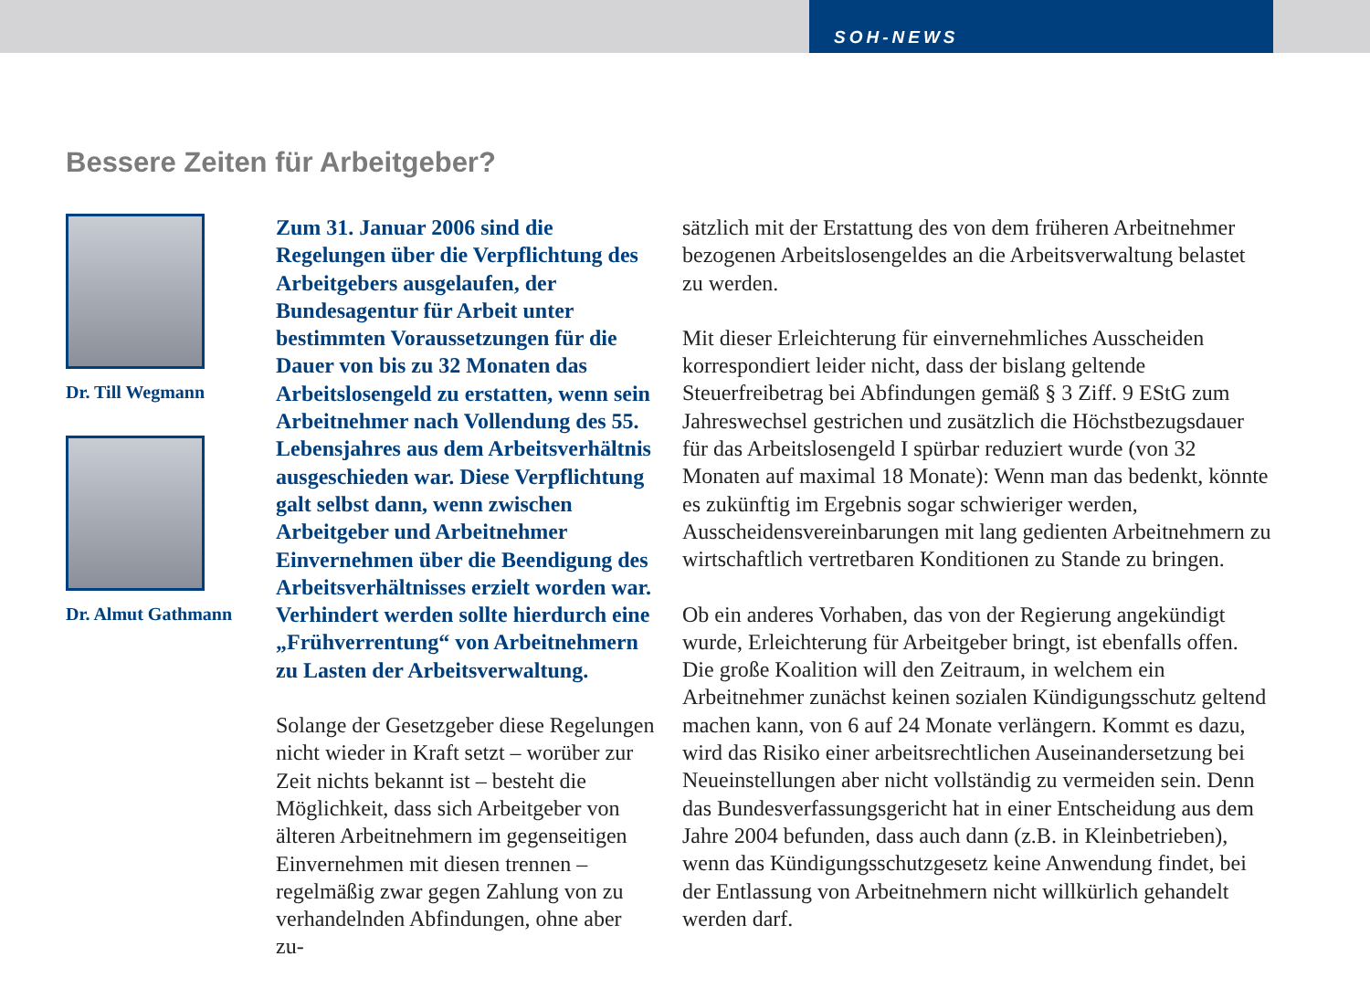SOH-NEWS
Bessere Zeiten für Arbeitgeber?
Dr. Till Wegmann
Dr. Almut Gathmann
Zum 31. Januar 2006 sind die Regelungen über die Verpflichtung des Arbeitgebers ausgelaufen, der Bundesagentur für Arbeit unter bestimmten Voraussetzungen für die Dauer von bis zu 32 Monaten das Arbeitslosengeld zu erstatten, wenn sein Arbeitnehmer nach Vollendung des 55. Lebensjahres aus dem Arbeitsverhältnis ausgeschieden war. Diese Verpflichtung galt selbst dann, wenn zwischen Arbeitgeber und Arbeitnehmer Einvernehmen über die Beendigung des Arbeitsverhältnisses erzielt worden war. Verhindert werden sollte hierdurch eine „Frühverrentung“ von Arbeitnehmern zu Lasten der Arbeitsverwaltung.
Solange der Gesetzgeber diese Regelungen nicht wieder in Kraft setzt – worüber zur Zeit nichts bekannt ist – besteht die Möglichkeit, dass sich Arbeitgeber von älteren Arbeitnehmern im gegenseitigen Einvernehmen mit diesen trennen – regelmäßig zwar gegen Zahlung von zu verhandelnden Abfindungen, ohne aber zu-
sätzlich mit der Erstattung des von dem früheren Arbeitnehmer bezogenen Arbeitslosengeldes an die Arbeitsverwaltung belastet zu werden.
Mit dieser Erleichterung für einvernehmliches Ausscheiden korrespondiert leider nicht, dass der bislang geltende Steuerfreibetrag bei Abfindungen gemäß § 3 Ziff. 9 EStG zum Jahreswechsel gestrichen und zusätzlich die Höchstbezugsdauer für das Arbeitslosengeld I spürbar reduziert wurde (von 32 Monaten auf maximal 18 Monate): Wenn man das bedenkt, könnte es zukünftig im Ergebnis sogar schwieriger werden, Ausscheidensvereinbarungen mit lang gedienten Arbeitnehmern zu wirtschaftlich vertretbaren Konditionen zu Stande zu bringen.
Ob ein anderes Vorhaben, das von der Regierung angekündigt wurde, Erleichterung für Arbeitgeber bringt, ist ebenfalls offen. Die große Koalition will den Zeitraum, in welchem ein Arbeitnehmer zunächst keinen sozialen Kündigungsschutz geltend machen kann, von 6 auf 24 Monate verlängern. Kommt es dazu, wird das Risiko einer arbeitsrechtlichen Auseinandersetzung bei Neueinstellungen aber nicht vollständig zu vermeiden sein. Denn das Bundesverfassungsgericht hat in einer Entscheidung aus dem Jahre 2004 befunden, dass auch dann (z.B. in Kleinbetrieben), wenn das Kündigungsschutzgesetz keine Anwendung findet, bei der Entlassung von Arbeitnehmern nicht willkürlich gehandelt werden darf.